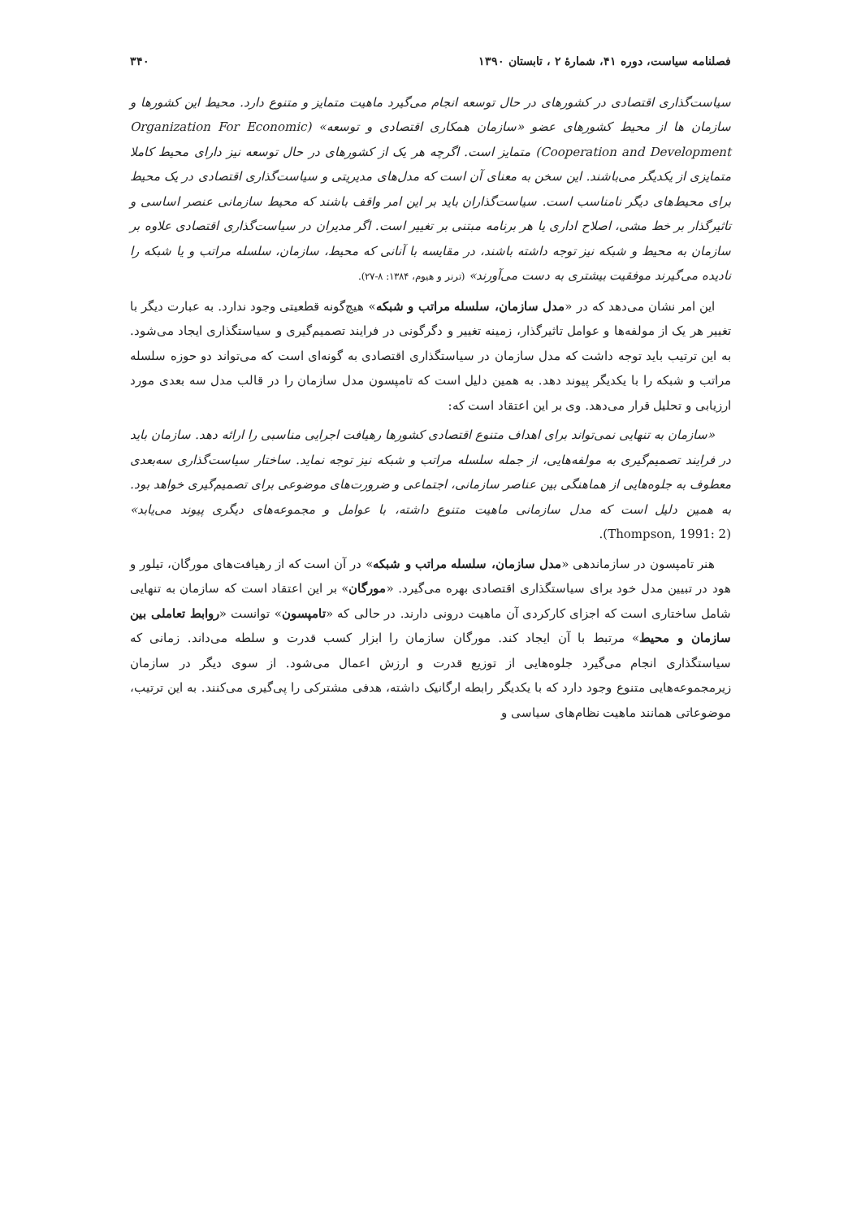فصلنامه سیاست، دوره ۴۱، شمارهٔ ۲ ، تابستان ۱۳۹۰ ۳۴۰
سیاست‌گذاری اقتصادی در کشورهای در حال توسعه انجام می‌گیرد ماهیت متمایز و متنوع دارد. محیط این کشورها و سازمان ها از محیط کشورهای عضو «سازمان همکاری اقتصادی و توسعه» (Organization For Economic Cooperation and Development) متمایز است. اگرچه هر یک از کشورهای در حال توسعه نیز دارای محیط کاملا متمایزی از یکدیگر می‌باشند. این سخن به معنای آن است که مدل‌های مدیریتی و سیاست‌گذاری اقتصادی در یک محیط برای محیط‌های دیگر نامناسب است. سیاست‌گذاران باید بر این امر واقف باشند که محیط سازمانی عنصر اساسی و تاثیرگذار بر خط مشی، اصلاح اداری یا هر برنامه مبتنی بر تغییر است. اگر مدیران در سیاست‌گذاری اقتصادی علاوه بر سازمان به محیط و شبکه نیز توجه داشته باشند، در مقایسه با آنانی که محیط، سازمان، سلسله مراتب و یا شبکه را نادیده می‌گیرند موفقیت بیشتری به دست می‌آورند» (ترنر و هیوم، ۱۳۸۴: ۸-۲۷).
این امر نشان می‌دهد که در «مدل سازمان، سلسله مراتب و شبکه» هیچ‌گونه قطعیتی وجود ندارد. به عبارت دیگر با تغییر هر یک از مولفه‌ها و عوامل تاثیرگذار، زمینه تغییر و دگرگونی در فرایند تصمیم‌گیری و سیاستگذاری ایجاد می‌شود. به این ترتیب باید توجه داشت که مدل سازمان در سیاستگذاری اقتصادی به گونه‌ای است که می‌تواند دو حوزه سلسله مراتب و شبکه را با یکدیگر پیوند دهد. به همین دلیل است که تامپسون مدل سازمان را در قالب مدل سه بعدی مورد ارزیابی و تحلیل قرار می‌دهد. وی بر این اعتقاد است که:
«سازمان به تنهایی نمی‌تواند برای اهداف متنوع اقتصادی کشورها رهیافت اجرایی مناسبی را ارائه دهد. سازمان باید در فرایند تصمیم‌گیری به مولفه‌هایی، از جمله سلسله مراتب و شبکه نیز توجه نماید. ساختار سیاست‌گذاری سه‌بعدی معطوف به جلوه‌هایی از هماهنگی بین عناصر سازمانی، اجتماعی و ضرورت‌های موضوعی برای تصمیم‌گیری خواهد بود. به همین دلیل است که مدل سازمانی ماهیت متنوع داشته، با عوامل و مجموعه‌های دیگری پیوند می‌یابد» (Thompson, 1991: 2).
هنر تامپسون در سازماندهی «مدل سازمان، سلسله مراتب و شبکه» در آن است که از رهیافت‌های مورگان، تیلور و هود در تبیین مدل خود برای سیاستگذاری اقتصادی بهره می‌گیرد. «مورگان» بر این اعتقاد است که سازمان به تنهایی شامل ساختاری است که اجزای کارکردی آن ماهیت درونی دارند. در حالی که «تامپسون» توانست «روابط تعاملی بین سازمان و محیط» مرتبط با آن ایجاد کند. مورگان سازمان را ابزار کسب قدرت و سلطه می‌داند. زمانی که سیاستگذاری انجام می‌گیرد جلوه‌هایی از توزیع قدرت و ارزش اعمال می‌شود. از سوی دیگر در سازمان زیرمجموعه‌هایی متنوع وجود دارد که با یکدیگر رابطه ارگانیک داشته، هدفی مشترکی را پی‌گیری می‌کنند. به این ترتیب، موضوعاتی همانند ماهیت نظام‌های سیاسی و